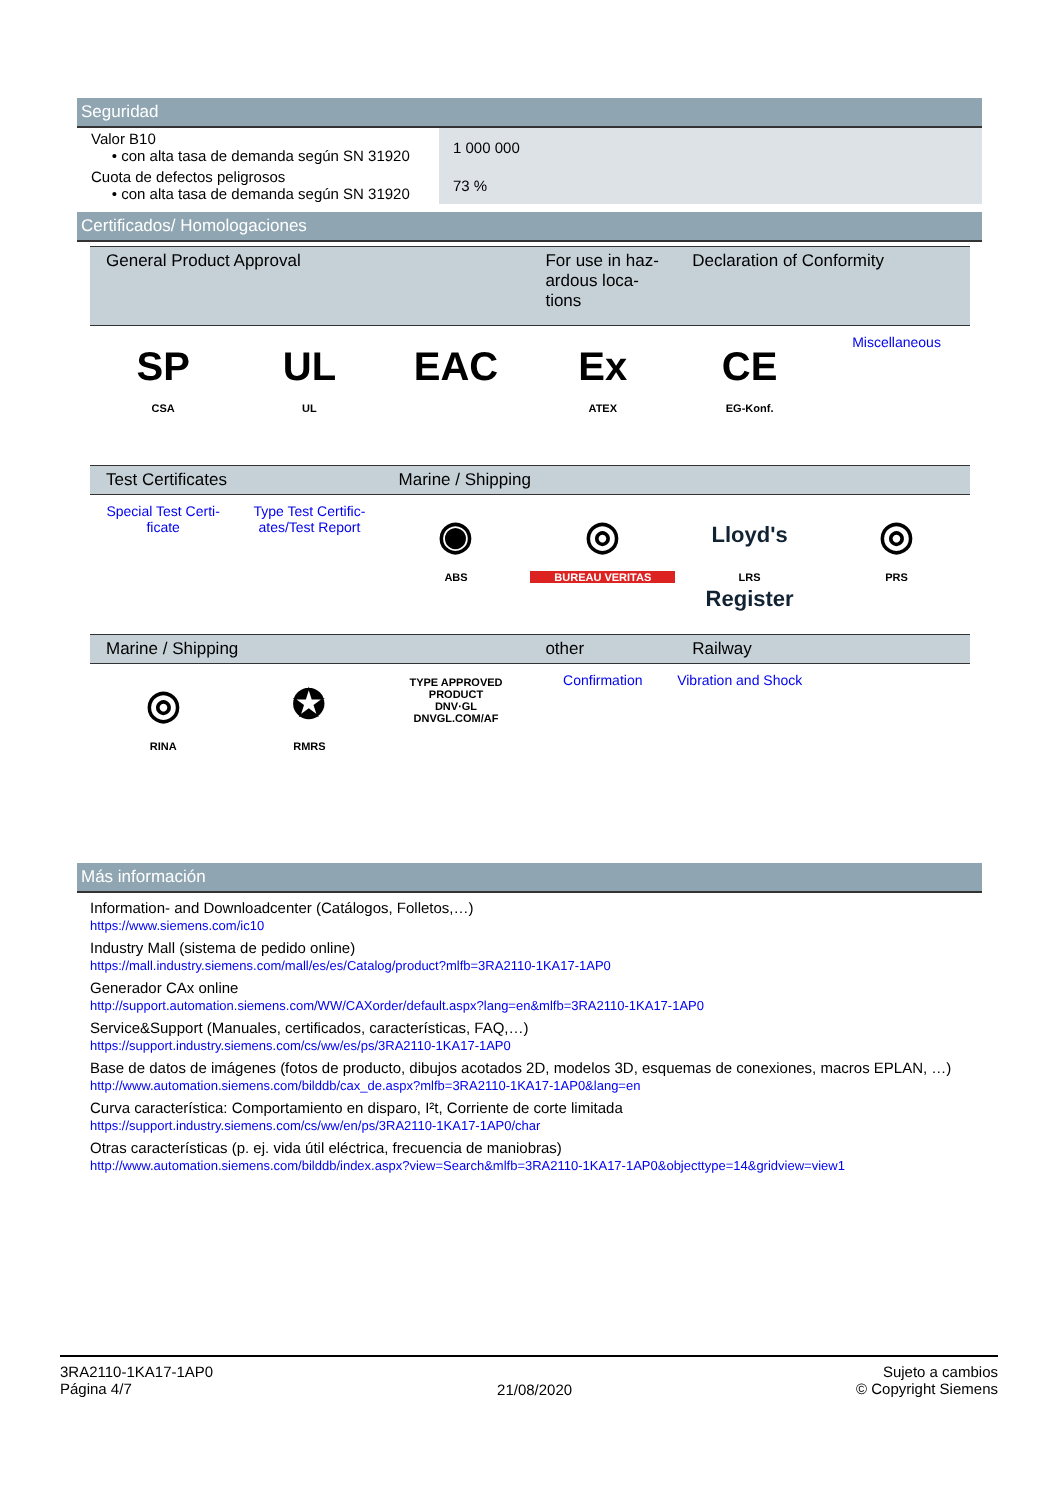Seguridad
| Valor B10 • con alta tasa de demanda según SN 31920 | 1 000 000 |
| Cuota de defectos peligrosos • con alta tasa de demanda según SN 31920 | 73 % |
Certificados/ Homologaciones
| General Product Approval | | | For use in haz-ardous loca-tions | Declaration of Conformity | |
| --- | --- | --- | --- | --- | --- |
| SP CSA | UL UL | EAC | Ex ATEX | CE EG-Konf. | Miscellaneous |
| Test Certificates | | Marine / Shipping | | | |
| Special Test Certi-ficate | Type Test Certific-ates/Test Report | ◉ ABS | ◎ BUREAU VERITAS | Lloyd's Register LRS | ◎ PRS |
| Marine / Shipping | | | other | Railway | |
| ◎ RINA | ✪ RMRS | TYPE APPROVED PRODUCT DNV·GL DNVGL.COM/AF | Confirmation | Vibration and Shock | |
Más información
Information- and Downloadcenter (Catálogos, Folletos,…)
https://www.siemens.com/ic10
Industry Mall (sistema de pedido online)
https://mall.industry.siemens.com/mall/es/es/Catalog/product?mlfb=3RA2110-1KA17-1AP0
Generador CAx online
http://support.automation.siemens.com/WW/CAXorder/default.aspx?lang=en&mlfb=3RA2110-1KA17-1AP0
Service&Support (Manuales, certificados, características, FAQ,…)
https://support.industry.siemens.com/cs/ww/es/ps/3RA2110-1KA17-1AP0
Base de datos de imágenes (fotos de producto, dibujos acotados 2D, modelos 3D, esquemas de conexiones, macros EPLAN, …)
http://www.automation.siemens.com/bilddb/cax_de.aspx?mlfb=3RA2110-1KA17-1AP0&lang=en
Curva característica: Comportamiento en disparo, I²t, Corriente de corte limitada
https://support.industry.siemens.com/cs/ww/en/ps/3RA2110-1KA17-1AP0/char
Otras características (p. ej. vida útil eléctrica, frecuencia de maniobras)
http://www.automation.siemens.com/bilddb/index.aspx?view=Search&mlfb=3RA2110-1KA17-1AP0&objecttype=14&gridview=view1
3RA2110-1KA17-1AP0
Página 4/7
21/08/2020
Sujeto a cambios
© Copyright Siemens